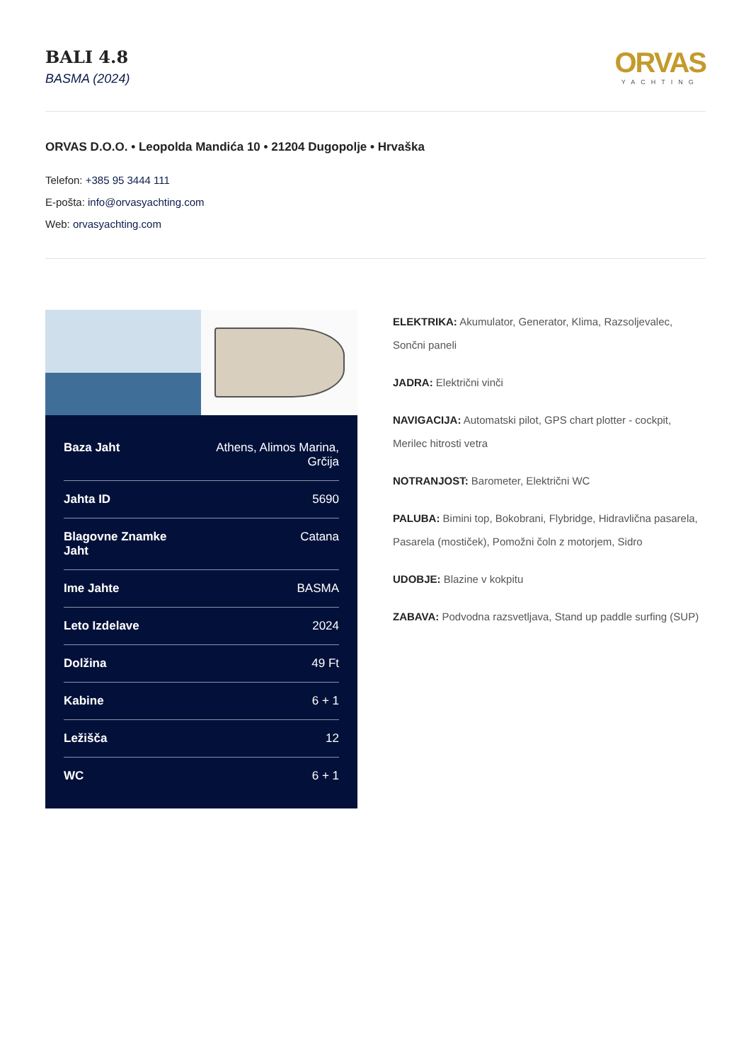BALI 4.8
BASMA (2024)
ORVAS
YACHTING
ORVAS D.O.O. • Leopolda Mandića 10 • 21204 Dugopolje • Hrvaška
Telefon: +385 95 3444 111
E-pošta: info@orvasyachting.com
Web: orvasyachting.com
| Baza Jaht | Athens, Alimos Marina, Grčija |
| Jahta ID | 5690 |
| Blagovne Znamke Jaht | Catana |
| Ime Jahte | BASMA |
| Leto Izdelave | 2024 |
| Dolžina | 49 Ft |
| Kabine | 6 + 1 |
| Ležišča | 12 |
| WC | 6 + 1 |
ELEKTRIKA: Akumulator, Generator, Klima, Razsoljevalec, Sončni paneli
JADRA: Električni vinči
NAVIGACIJA: Automatski pilot, GPS chart plotter - cockpit, Merilec hitrosti vetra
NOTRANJOST: Barometer, Električni WC
PALUBA: Bimini top, Bokobrani, Flybridge, Hidravlična pasarela, Pasarela (mostiček), Pomožni čoln z motorjem, Sidro
UDOBJE: Blazine v kokpitu
ZABAVA: Podvodna razsvetljava, Stand up paddle surfing (SUP)